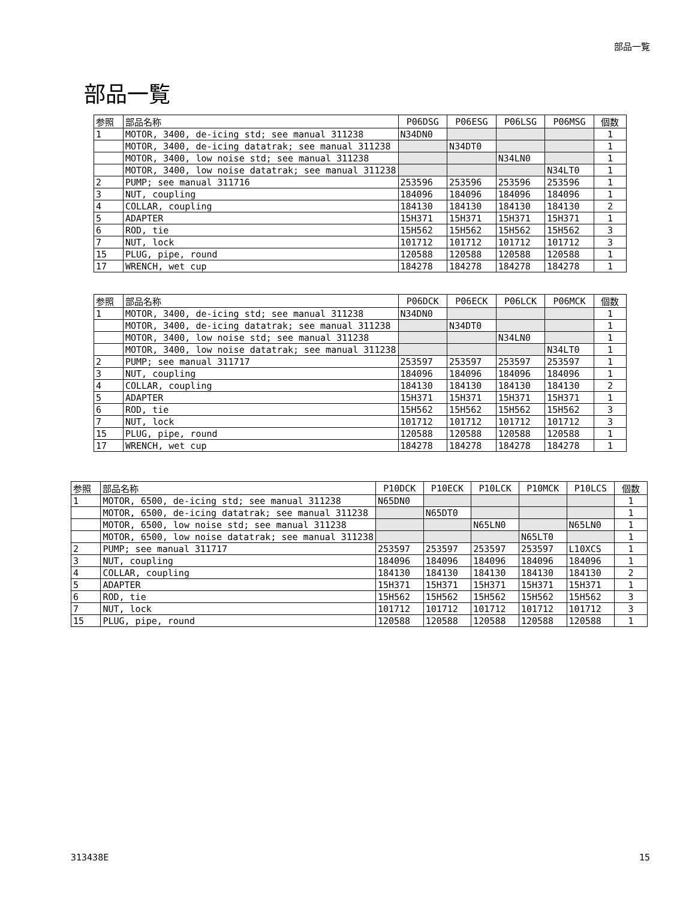部品一覧
部品一覧
| 参照 | 部品名称 | P06DSG | P06ESG | P06LSG | P06MSG | 個数 |
| --- | --- | --- | --- | --- | --- | --- |
| 1 | MOTOR, 3400, de-icing std; see manual 311238 | N34DN0 | | | | 1 |
| | MOTOR, 3400, de-icing datatrak; see manual 311238 | | N34DT0 | | | 1 |
| | MOTOR, 3400, low noise std; see manual 311238 | | | N34LN0 | | 1 |
| | MOTOR, 3400, low noise datatrak; see manual 311238 | | | | N34LT0 | 1 |
| 2 | PUMP; see manual 311716 | 253596 | 253596 | 253596 | 253596 | 1 |
| 3 | NUT, coupling | 184096 | 184096 | 184096 | 184096 | 1 |
| 4 | COLLAR, coupling | 184130 | 184130 | 184130 | 184130 | 2 |
| 5 | ADAPTER | 15H371 | 15H371 | 15H371 | 15H371 | 1 |
| 6 | ROD, tie | 15H562 | 15H562 | 15H562 | 15H562 | 3 |
| 7 | NUT, lock | 101712 | 101712 | 101712 | 101712 | 3 |
| 15 | PLUG, pipe, round | 120588 | 120588 | 120588 | 120588 | 1 |
| 17 | WRENCH, wet cup | 184278 | 184278 | 184278 | 184278 | 1 |
| 参照 | 部品名称 | P06DCK | P06ECK | P06LCK | P06MCK | 個数 |
| --- | --- | --- | --- | --- | --- | --- |
| 1 | MOTOR, 3400, de-icing std; see manual 311238 | N34DN0 | | | | 1 |
| | MOTOR, 3400, de-icing datatrak; see manual 311238 | | N34DT0 | | | 1 |
| | MOTOR, 3400, low noise std; see manual 311238 | | | N34LN0 | | 1 |
| | MOTOR, 3400, low noise datatrak; see manual 311238 | | | | N34LT0 | 1 |
| 2 | PUMP; see manual 311717 | 253597 | 253597 | 253597 | 253597 | 1 |
| 3 | NUT, coupling | 184096 | 184096 | 184096 | 184096 | 1 |
| 4 | COLLAR, coupling | 184130 | 184130 | 184130 | 184130 | 2 |
| 5 | ADAPTER | 15H371 | 15H371 | 15H371 | 15H371 | 1 |
| 6 | ROD, tie | 15H562 | 15H562 | 15H562 | 15H562 | 3 |
| 7 | NUT, lock | 101712 | 101712 | 101712 | 101712 | 3 |
| 15 | PLUG, pipe, round | 120588 | 120588 | 120588 | 120588 | 1 |
| 17 | WRENCH, wet cup | 184278 | 184278 | 184278 | 184278 | 1 |
| 参照 | 部品名称 | P10DCK | P10ECK | P10LCK | P10MCK | P10LCS | 個数 |
| --- | --- | --- | --- | --- | --- | --- | --- |
| 1 | MOTOR, 6500, de-icing std; see manual 311238 | N65DN0 | | | | | 1 |
| | MOTOR, 6500, de-icing datatrak; see manual 311238 | | N65DT0 | | | | 1 |
| | MOTOR, 6500, low noise std; see manual 311238 | | | N65LN0 | | N65LN0 | 1 |
| | MOTOR, 6500, low noise datatrak; see manual 311238 | | | | N65LT0 | | 1 |
| 2 | PUMP; see manual 311717 | 253597 | 253597 | 253597 | 253597 | L10XCS | 1 |
| 3 | NUT, coupling | 184096 | 184096 | 184096 | 184096 | 184096 | 1 |
| 4 | COLLAR, coupling | 184130 | 184130 | 184130 | 184130 | 184130 | 2 |
| 5 | ADAPTER | 15H371 | 15H371 | 15H371 | 15H371 | 15H371 | 1 |
| 6 | ROD, tie | 15H562 | 15H562 | 15H562 | 15H562 | 15H562 | 3 |
| 7 | NUT, lock | 101712 | 101712 | 101712 | 101712 | 101712 | 3 |
| 15 | PLUG, pipe, round | 120588 | 120588 | 120588 | 120588 | 120588 | 1 |
313438E 15